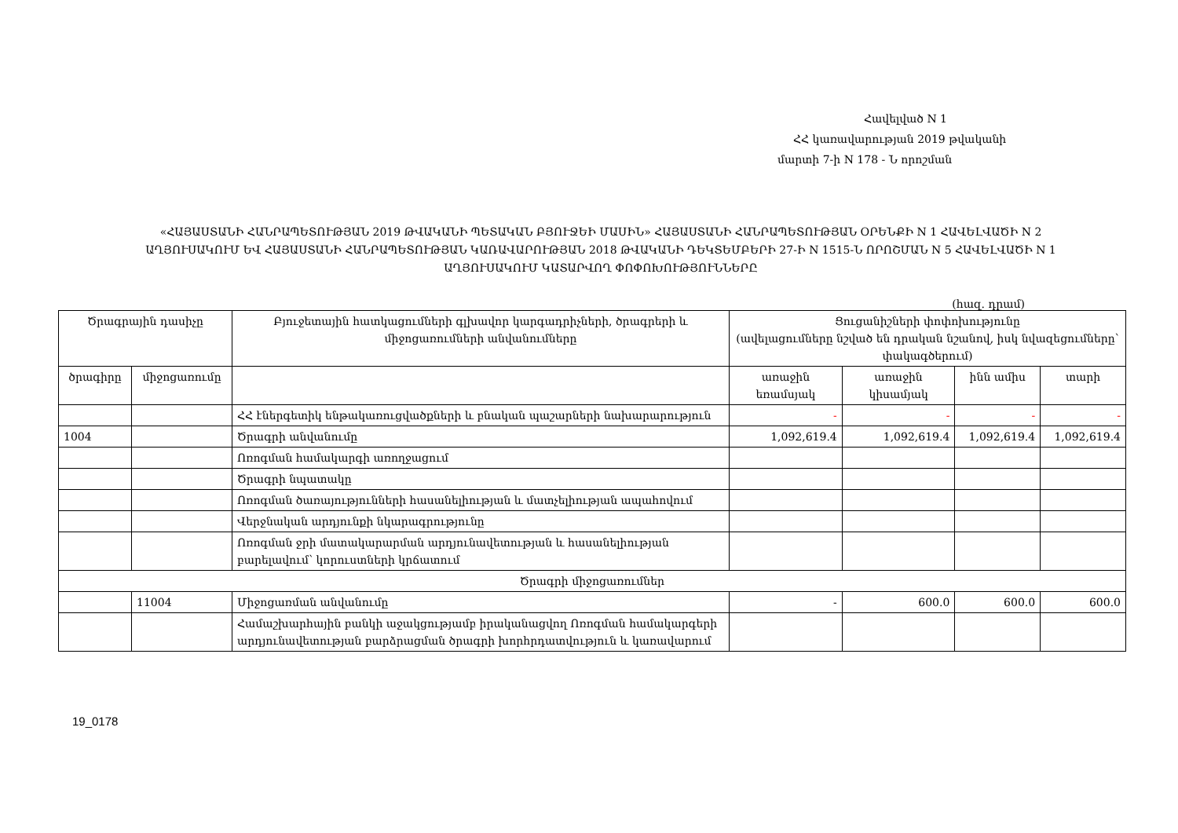Հավելված N 1
ՀՀ կառավարության 2019 թվականի
մարտի 7-ի N 178 - Ն որոշման
«ՀԱՅԱՍՏԱՆԻ ՀԱՆՐԱՊԵՏՈՒԹՅԱՆ 2019 ԹՎԱԿԱՆԻ ՊԵՏԱԿԱՆ ԲՅՈՒՋԵԻ ՄԱՍԻՆ» ՀԱՅԱՍՏԱՆԻ ՀԱՆՐԱՊԵՏՈՒԹՅԱՆ ՕՐԵՆՔԻ N 1 ՀԱՎԵԼՎԱԾԻ N 2 ԱՂՅՈՒՍԱԿՈՒՄ ԵՎ ՀԱՅԱՍՏԱՆԻ ՀԱՆՐԱՊԵՏՈՒԹՅԱՆ ԿԱՌԱՎԱՐՈՒԹՅԱՆ 2018 ԹՎԱԿԱՆԻ ԴԵԿՏԵՄԲԵՐԻ 27-Ի N 1515-Ն ՈՐՈՇՄԱՆ N 5 ՀԱՎԵԼՎԱԾԻ N 1 ԱՂՅՈՒՍԱԿՈՒՄ ԿԱՏԱՐՎՈՂ ՓՈՓՈԽՈՒԹՅՈՒՆՆԵՐԸ
(հազ. դրամ)
| Ծրագրային դասիչը | | Բյուջետային հատկացումների գլխավոր կարգադրիչների, ծրագրերի և միջոցառումների անվանումները | Ցուցանիշների փոփոխությունը (ավելացումները նշված են դրական նշանով, իսկ նվազեցումները՝ փակագծերում) | | | |
| --- | --- | --- | --- | --- | --- | --- |
| ծրագիրը | միջոցառումը | | | | | |
| | | | առաջին եռամսյակ | առաջին կիսամյակ | ինն ամիս | տարի |
| | | ՀՀ էներգետիկ ենթակառուցվածքների և բնական պաշարների նախարարություն | - | - | - | - |
| 1004 | | Ծրագրի անվանումը | 1,092,619.4 | 1,092,619.4 | 1,092,619.4 | 1,092,619.4 |
| | | Ոռոգման համակարգի առողջացում | | | | |
| | | Ծրագրի նպատակը | | | | |
| | | Ոռոգման ծառայությունների հասանելիության և մատչելիության ապահովում | | | | |
| | | Վերջնական արդյունքի նկարագրությունը | | | | |
| | | Ոռոգման ջրի մատակարարման արդյունավետության և հասանելիության բարելավում՝ կորուստների կրճատում | | | | |
| Ծրագրի միջոցառումներ | | | | | | |
| | 11004 | Միջոցառման անվանումը | - | 600.0 | 600.0 | 600.0 |
| | | Համաշխարհային բանկի աջակցությամբ իրականացվող Ոռոգման համակարգերի արդյունավետության բարձրացման ծրագրի խորհրդատվություն և կառավարում | | | | |
19_0178